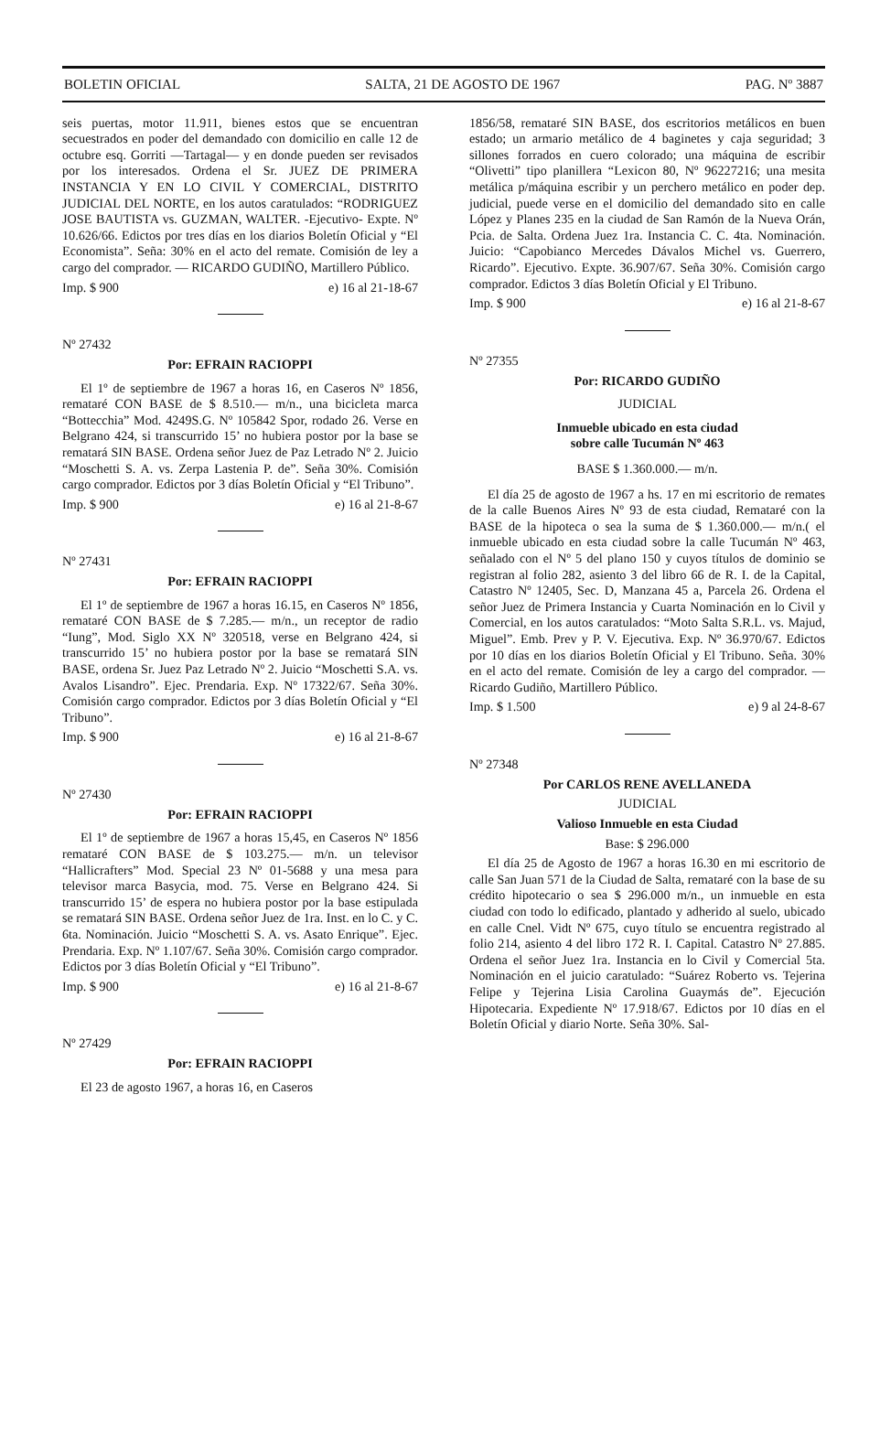BOLETIN OFICIAL SALTA, 21 DE AGOSTO DE 1967 PAG. Nº 3887
seis puertas, motor 11.911, bienes estos que se encuentran secuestrados en poder del demandado con domicilio en calle 12 de octubre esq. Gorriti —Tartagal— y en donde pueden ser revisados por los interesados. Ordena el Sr. JUEZ DE PRIMERA INSTANCIA Y EN LO CIVIL Y COMERCIAL, DISTRITO JUDICIAL DEL NORTE, en los autos caratulados: “RODRIGUEZ JOSE BAUTISTA vs. GUZMAN, WALTER. -Ejecutivo- Expte. Nº 10.626/66. Edictos por tres días en los diarios Boletín Oficial y “El Economista”. Seña: 30% en el acto del remate. Comisión de ley a cargo del comprador. — RICARDO GUDIÑO, Martillero Público.
Imp. $ 900 e) 16 al 21-18-67
Nº 27432
Por: EFRAIN RACIOPPI
El 1º de septiembre de 1967 a horas 16, en Caseros Nº 1856, remataré CON BASE de $ 8.510.— m/n., una bicicleta marca “Bottecchia” Mod. 4249S.G. Nº 105842 Spor, rodado 26. Verse en Belgrano 424, si transcurrido 15’ no hubiera postor por la base se rematará SIN BASE. Ordena señor Juez de Paz Letrado Nº 2. Juicio “Moschetti S. A. vs. Zerpa Lastenia P. de”. Seña 30%. Comisión cargo comprador. Edictos por 3 días Boletín Oficial y “El Tribuno”.
Imp. $ 900 e) 16 al 21-8-67
Nº 27431
Por: EFRAIN RACIOPPI
El 1º de septiembre de 1967 a horas 16.15, en Caseros Nº 1856, remataré CON BASE de $ 7.285.— m/n., un receptor de radio “Iung”, Mod. Siglo XX Nº 320518, verse en Belgrano 424, si transcurrido 15’ no hubiera postor por la base se rematará SIN BASE, ordena Sr. Juez Paz Letrado Nº 2. Juicio “Moschetti S.A. vs. Avalos Lisandro”. Ejec. Prendaria. Exp. Nº 17322/67. Seña 30%. Comisión cargo comprador. Edictos por 3 días Boletín Oficial y “El Tribuno”.
Imp. $ 900 e) 16 al 21-8-67
Nº 27430
Por: EFRAIN RACIOPPI
El 1º de septiembre de 1967 a horas 15,45, en Caseros Nº 1856 remataré CON BASE de $ 103.275.— m/n. un televisor “Hallicrafters” Mod. Special 23 Nº 01-5688 y una mesa para televisor marca Basycia, mod. 75. Verse en Belgrano 424. Si transcurrido 15’ de espera no hubiera postor por la base estipulada se rematará SIN BASE. Ordena señor Juez de 1ra. Inst. en lo C. y C. 6ta. Nominación. Juicio “Moschetti S. A. vs. Asato Enrique”. Ejec. Prendaria. Exp. Nº 1.107/67. Seña 30%. Comisión cargo comprador. Edictos por 3 días Boletín Oficial y “El Tribuno”.
Imp. $ 900 e) 16 al 21-8-67
Nº 27429
Por: EFRAIN RACIOPPI
El 23 de agosto 1967, a horas 16, en Caseros
1856/58, remataré SIN BASE, dos escritorios metálicos en buen estado; un armario metálico de 4 baginetes y caja seguridad; 3 sillones forrados en cuero colorado; una máquina de escribir “Olivetti” tipo planillera “Lexicon 80, Nº 96227216; una mesita metálica p/máquina escribir y un perchero metálico en poder dep. judicial, puede verse en el domicilio del demandado sito en calle López y Planes 235 en la ciudad de San Ramón de la Nueva Orán, Pcia. de Salta. Ordena Juez 1ra. Instancia C. C. 4ta. Nominación. Juicio: “Capobianco Mercedes Dávalos Michel vs. Guerrero, Ricardo”. Ejecutivo. Expte. 36.907/67. Seña 30%. Comisión cargo comprador. Edictos 3 días Boletín Oficial y El Tribuno.
Imp. $ 900 e) 16 al 21-8-67
Nº 27355
Por: RICARDO GUDIÑO
JUDICIAL
Inmueble ubicado en esta ciudad
sobre calle Tucumán Nº 463
BASE $ 1.360.000.— m/n.
El día 25 de agosto de 1967 a hs. 17 en mi escritorio de remates de la calle Buenos Aires Nº 93 de esta ciudad, Remataré con la BASE de la hipoteca o sea la suma de $ 1.360.000.— m/n.( el inmueble ubicado en esta ciudad sobre la calle Tucumán Nº 463, señalado con el Nº 5 del plano 150 y cuyos títulos de dominio se registran al folio 282, asiento 3 del libro 66 de R. I. de la Capital, Catastro Nº 12405, Sec. D, Manzana 45 a, Parcela 26. Ordena el señor Juez de Primera Instancia y Cuarta Nominación en lo Civil y Comercial, en los autos caratulados: “Moto Salta S.R.L. vs. Majud, Miguel”. Emb. Prev y P. V. Ejecutiva. Exp. Nº 36.970/67. Edictos por 10 días en los diarios Boletín Oficial y El Tribuno. Seña. 30% en el acto del remate. Comisión de ley a cargo del comprador. — Ricardo Gudiño, Martillero Público.
Imp. $ 1.500 e) 9 al 24-8-67
Nº 27348
Por CARLOS RENE AVELLANEDA
JUDICIAL
Valioso Inmueble en esta Ciudad
Base: $ 296.000
El día 25 de Agosto de 1967 a horas 16.30 en mi escritorio de calle San Juan 571 de la Ciudad de Salta, remataré con la base de su crédito hipotecario o sea $ 296.000 m/n., un inmueble en esta ciudad con todo lo edificado, plantado y adherido al suelo, ubicado en calle Cnel. Vidt Nº 675, cuyo título se encuentra registrado al folio 214, asiento 4 del libro 172 R. I. Capital. Catastro Nº 27.885. Ordena el señor Juez 1ra. Instancia en lo Civil y Comercial 5ta. Nominación en el juicio caratulado: “Suárez Roberto vs. Tejerina Felipe y Tejerina Lisia Carolina Guaymás de”. Ejecución Hipotecaria. Expediente Nº 17.918/67. Edictos por 10 días en el Boletín Oficial y diario Norte. Seña 30%. Sal-